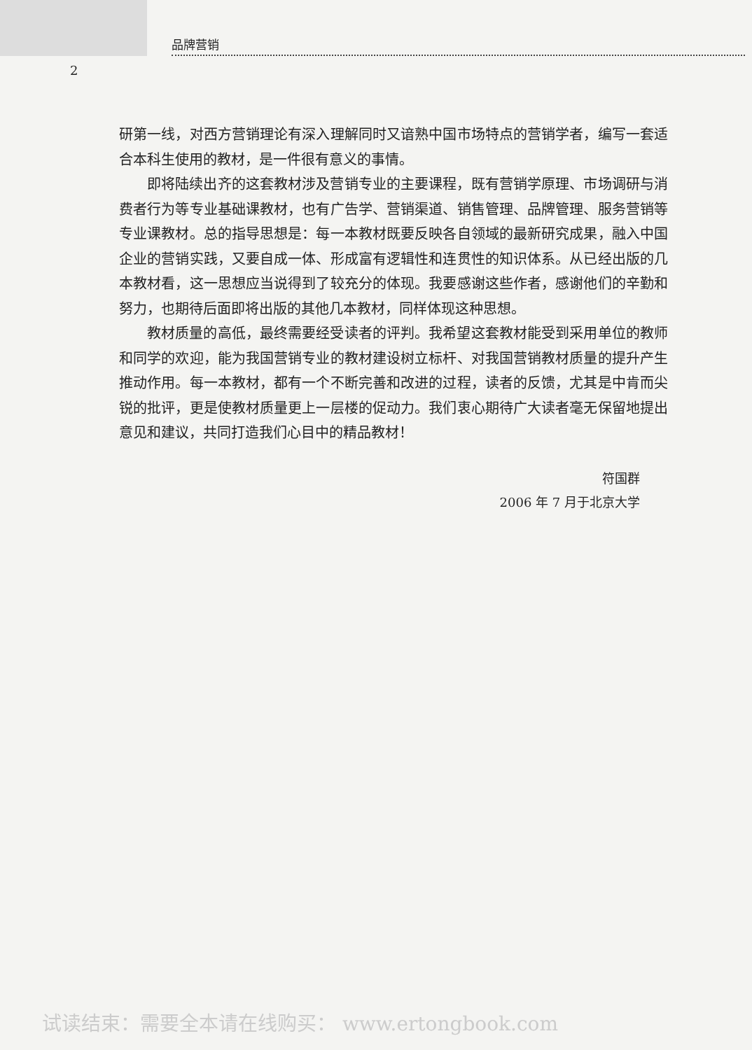品牌营销
2
研第一线，对西方营销理论有深入理解同时又谙熟中国市场特点的营销学者，编写一套适合本科生使用的教材，是一件很有意义的事情。
即将陆续出齐的这套教材涉及营销专业的主要课程，既有营销学原理、市场调研与消费者行为等专业基础课教材，也有广告学、营销渠道、销售管理、品牌管理、服务营销等专业课教材。总的指导思想是：每一本教材既要反映各自领域的最新研究成果，融入中国企业的营销实践，又要自成一体、形成富有逻辑性和连贯性的知识体系。从已经出版的几本教材看，这一思想应当说得到了较充分的体现。我要感谢这些作者，感谢他们的辛勤和努力，也期待后面即将出版的其他几本教材，同样体现这种思想。
教材质量的高低，最终需要经受读者的评判。我希望这套教材能受到采用单位的教师和同学的欢迎，能为我国营销专业的教材建设树立标杆、对我国营销教材质量的提升产生推动作用。每一本教材，都有一个不断完善和改进的过程，读者的反馈，尤其是中肯而尖锐的批评，更是使教材质量更上一层楼的促动力。我们衷心期待广大读者毫无保留地提出意见和建议，共同打造我们心目中的精品教材！
符国群
2006 年 7 月于北京大学
试读结束：需要全本请在线购买： www.ertongbook.com